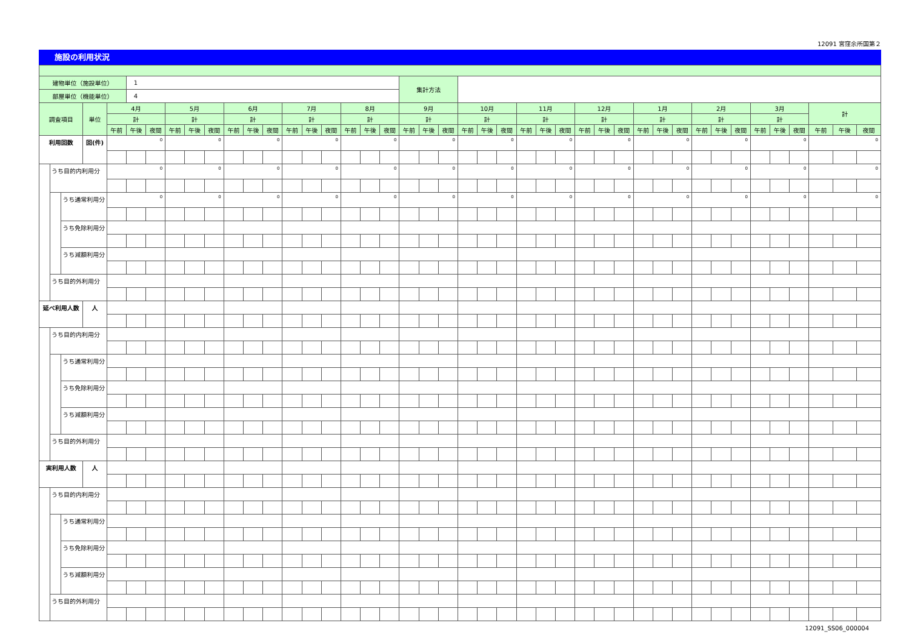12091 宮窪余所国第２
施設の利用状況
| 建物単位（施設単位） | | | | | 1 | | | | | | | | | | | | | | 集計方法 | | | | | | | | | | | | | | | | | | | | | | | |
| 部屋単位（機能単位） | | | | | 4 | | | | | | | | | | | | | | | | | | | | | | | | | | | | | | | | | | | | | |
| 調査項目 | | | 単位 | 4月 | | | 5月 | | | 6月 | | | 7月 | | | 8月 | | | 9月 | | | 10月 | | | 11月 | | | 12月 | | | 1月 | | | 2月 | | | 3月 | | | 計 | | |
| | | | | 計 | | | 計 | | | 計 | | | 計 | | | 計 | | | 計 | | | 計 | | | 計 | | | 計 | | | 計 | | | 計 | | | 計 | | | | | |
| | | | | 午前 | 午後 | 夜間 | 午前 | 午後 | 夜間 | 午前 | 午後 | 夜間 | 午前 | 午後 | 夜間 | 午前 | 午後 | 夜間 | 午前 | 午後 | 夜間 | 午前 | 午後 | 夜間 | 午前 | 午後 | 夜間 | 午前 | 午後 | 夜間 | 午前 | 午後 | 夜間 | 午前 | 午後 | 夜間 | 午前 | 午後 | 夜間 | 午前 | 午後 | 夜間 |
| 利用回数 | | | 回(件) | 0 | | | 0 | | | 0 | | | 0 | | | 0 | | | 0 | | | 0 | | | 0 | | | 0 | | | 0 | | | 0 | | | 0 | | | 0 | | |
| | うち目的内利用分 | | | 0 | | | 0 | | | 0 | | | 0 | | | 0 | | | 0 | | | 0 | | | 0 | | | 0 | | | 0 | | | 0 | | | 0 | | | 0 | | |
| | | うち通常利用分 | | 0 | | | 0 | | | 0 | | | 0 | | | 0 | | | 0 | | | 0 | | | 0 | | | 0 | | | 0 | | | 0 | | | 0 | | | 0 | | |
| | | うち免除利用分 | | | | | | | | | | | | | | | | | | | | | | | | | | | | | | | | | | | | | | | | |
| | | うち減額利用分 | | | | | | | | | | | | | | | | | | | | | | | | | | | | | | | | | | | | | | | | |
| | うち目的外利用分 | | | | | | | | | | | | | | | | | | | | | | | | | | | | | | | | | | | | | | | | | |
| 延べ利用人数 | | | 人 | | | | | | | | | | | | | | | | | | | | | | | | | | | | | | | | | | | | | | | |
| | うち目的内利用分 | | | | | | | | | | | | | | | | | | | | | | | | | | | | | | | | | | | | | | | | | |
| | | うち通常利用分 | | | | | | | | | | | | | | | | | | | | | | | | | | | | | | | | | | | | | | | | |
| | | うち免除利用分 | | | | | | | | | | | | | | | | | | | | | | | | | | | | | | | | | | | | | | | | |
| | | うち減額利用分 | | | | | | | | | | | | | | | | | | | | | | | | | | | | | | | | | | | | | | | | |
| | うち目的外利用分 | | | | | | | | | | | | | | | | | | | | | | | | | | | | | | | | | | | | | | | | | |
| 実利用人数 | | | 人 | | | | | | | | | | | | | | | | | | | | | | | | | | | | | | | | | | | | | | | |
| | うち目的内利用分 | | | | | | | | | | | | | | | | | | | | | | | | | | | | | | | | | | | | | | | | | |
| | | うち通常利用分 | | | | | | | | | | | | | | | | | | | | | | | | | | | | | | | | | | | | | | | | |
| | | うち免除利用分 | | | | | | | | | | | | | | | | | | | | | | | | | | | | | | | | | | | | | | | | |
| | | うち減額利用分 | | | | | | | | | | | | | | | | | | | | | | | | | | | | | | | | | | | | | | | | |
| | うち目的外利用分 | | | | | | | | | | | | | | | | | | | | | | | | | | | | | | | | | | | | | | | | | |
12091_SS06_000004